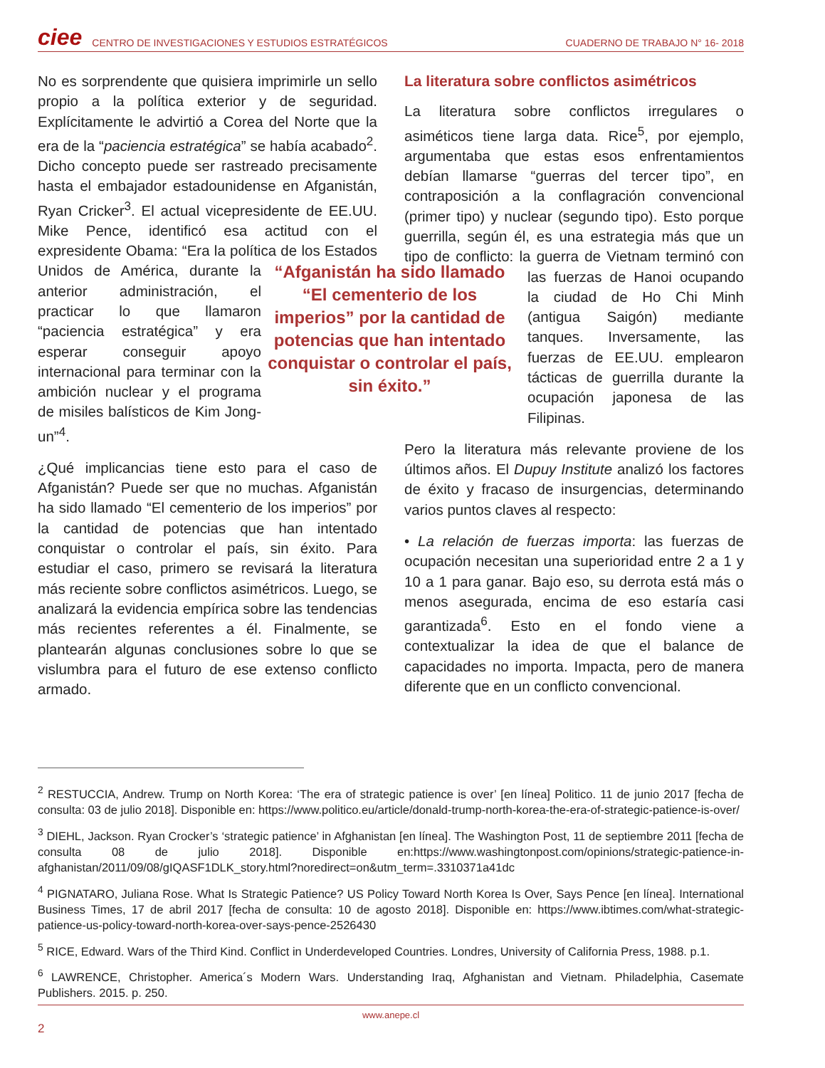ciee CENTRO DE INVESTIGACIONES Y ESTUDIOS ESTRATÉGICOS CUADERNO DE TRABAJO N° 16- 2018
No es sorprendente que quisiera imprimirle un sello propio a la política exterior y de seguridad. Explícitamente le advirtió a Corea del Norte que la era de la “paciencia estratégica” se había acabado<sup>2</sup>. Dicho concepto puede ser rastreado precisamente hasta el embajador estadounidense en Afganistán, Ryan Cricker<sup>3</sup>. El actual vicepresidente de EE.UU. Mike Pence, identificó esa actitud con el expresidente Obama: “Era la política de los Estados Unidos “Afganistán ha sido llamado “El cementerio de los imperios” por la cantidad de potencias que han intentado conquistar o controlar el país, sin éxito.” de América, durante la anterior administración, el practicar lo que llamaron “paciencia estratégica” y era esperar conseguir apoyo internacional para terminar con la ambición nuclear y el programa de misiles balísticos de Kim Jong-un”<sup>4</sup>.
¿Qué implicancias tiene esto para el caso de Afganistán? Puede ser que no muchas. Afganistán ha sido llamado “El cementerio de los imperios” por la cantidad de potencias que han intentado conquistar o controlar el país, sin éxito. Para estudiar el caso, primero se revisará la literatura más reciente sobre conflictos asimétricos. Luego, se analizará la evidencia empírica sobre las tendencias más recientes referentes a él. Finalmente, se plantearán algunas conclusiones sobre lo que se vislumbra para el futuro de ese extenso conflicto armado.
La literatura sobre conflictos asimétricos
La literatura sobre conflictos irregulares o asiméticos tiene larga data. Rice<sup>5</sup>, por ejemplo, argumentaba que estas esos enfrentamientos debían llamarse “guerras del tercer tipo”, en contraposición a la conflagración convencional (primer tipo) y nuclear (segundo tipo). Esto porque guerrilla, según él, es una estrategia más que un tipo de conflicto: la guerra de Vietnam terminó con las fuerzas de Hanoi ocupando la ciudad de Ho Chi Minh (antigua Saigón) mediante tanques. Inversamente, las fuerzas de EE.UU. emplearon tácticas de guerrilla durante la ocupación japonesa de las Filipinas.
Pero la literatura más relevante proviene de los últimos años. El Dupuy Institute analizó los factores de éxito y fracaso de insurgencias, determinando varios puntos claves al respecto:
• La relación de fuerzas importa: las fuerzas de ocupación necesitan una superioridad entre 2 a 1 y 10 a 1 para ganar. Bajo eso, su derrota está más o menos asegurada, encima de eso estaría casi garantizada<sup>6</sup>. Esto en el fondo viene a contextualizar la idea de que el balance de capacidades no importa. Impacta, pero de manera diferente que en un conflicto convencional.
<sup>2</sup> RESTUCCIA, Andrew. Trump on North Korea: ‘The era of strategic patience is over’ [en línea] Politico. 11 de junio 2017 [fecha de consulta: 03 de julio 2018]. Disponible en: https://www.politico.eu/article/donald-trump-north-korea-the-era-of-strategic-patience-is-over/
<sup>3</sup> DIEHL, Jackson. Ryan Crocker’s ‘strategic patience’ in Afghanistan [en línea]. The Washington Post, 11 de septiembre 2011 [fecha de consulta 08 de julio 2018]. Disponible en:https://www.washingtonpost.com/opinions/strategic-patience-in-afghanistan/2011/09/08/gIQASF1DLK_story.html?noredirect=on&utm_term=.3310371a41dc
<sup>4</sup> PIGNATARO, Juliana Rose. What Is Strategic Patience? US Policy Toward North Korea Is Over, Says Pence [en línea]. International Business Times, 17 de abril 2017 [fecha de consulta: 10 de agosto 2018]. Disponible en: https://www.ibtimes.com/what-strategic-patience-us-policy-toward-north-korea-over-says-pence-2526430
<sup>5</sup> RICE, Edward. Wars of the Third Kind. Conflict in Underdeveloped Countries. Londres, University of California Press, 1988. p.1.
<sup>6</sup> LAWRENCE, Christopher. America´s Modern Wars. Understanding Iraq, Afghanistan and Vietnam. Philadelphia, Casemate Publishers. 2015. p. 250.
www.anepe.cl
2